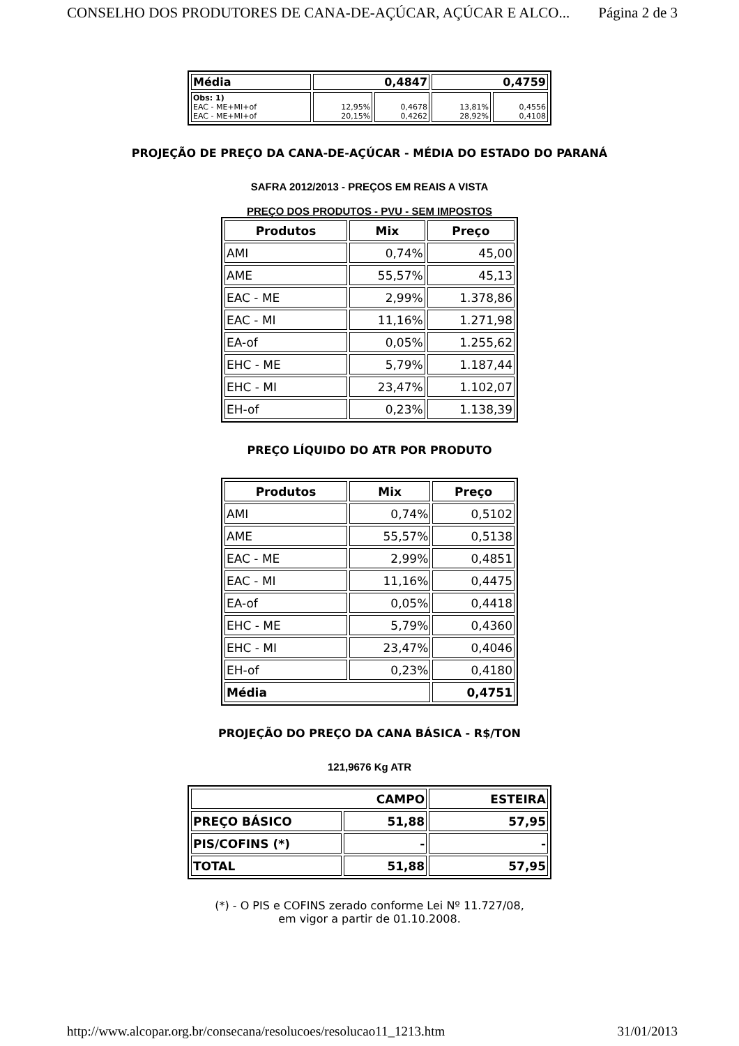CONSELHO DOS PRODUTORES DE CANA-DE-AÇÚCAR, AÇÚCAR E ALCO... Página 2 de 3
| Média | 0,4847 | | 0,4759 | |
| Obs: 1) EAC - ME+MI+of EAC - ME+MI+of | 12,95% 20,15% | 0,4678 0,4262 | 13,81% 28,92% | 0,4556 0,4108 |
PROJEÇÃO DE PREÇO DA CANA-DE-AÇÚCAR - MÉDIA DO ESTADO DO PARANÁ
SAFRA 2012/2013 - PREÇOS EM REAIS A VISTA
PREÇO DOS PRODUTOS - PVU - SEM IMPOSTOS
| Produtos | Mix | Preço |
| --- | --- | --- |
| AMI | 0,74% | 45,00 |
| AME | 55,57% | 45,13 |
| EAC - ME | 2,99% | 1.378,86 |
| EAC - MI | 11,16% | 1.271,98 |
| EA-of | 0,05% | 1.255,62 |
| EHC - ME | 5,79% | 1.187,44 |
| EHC - MI | 23,47% | 1.102,07 |
| EH-of | 0,23% | 1.138,39 |
PREÇO LÍQUIDO DO ATR POR PRODUTO
| Produtos | Mix | Preço |
| --- | --- | --- |
| AMI | 0,74% | 0,5102 |
| AME | 55,57% | 0,5138 |
| EAC - ME | 2,99% | 0,4851 |
| EAC - MI | 11,16% | 0,4475 |
| EA-of | 0,05% | 0,4418 |
| EHC - ME | 5,79% | 0,4360 |
| EHC - MI | 23,47% | 0,4046 |
| EH-of | 0,23% | 0,4180 |
| Média | | 0,4751 |
PROJEÇÃO DO PREÇO DA CANA BÁSICA - R$/TON
121,9676 Kg ATR
| CAMPO | | ESTEIRA |
| PREÇO BÁSICO | 51,88 | 57,95 |
| PIS/COFINS (*) | - | - |
| TOTAL | 51,88 | 57,95 |
(*) - O PIS e COFINS zerado conforme Lei Nº 11.727/08,
em vigor a partir de 01.10.2008.
http://www.alcopar.org.br/consecana/resolucoes/resolucao11_1213.htm 31/01/2013